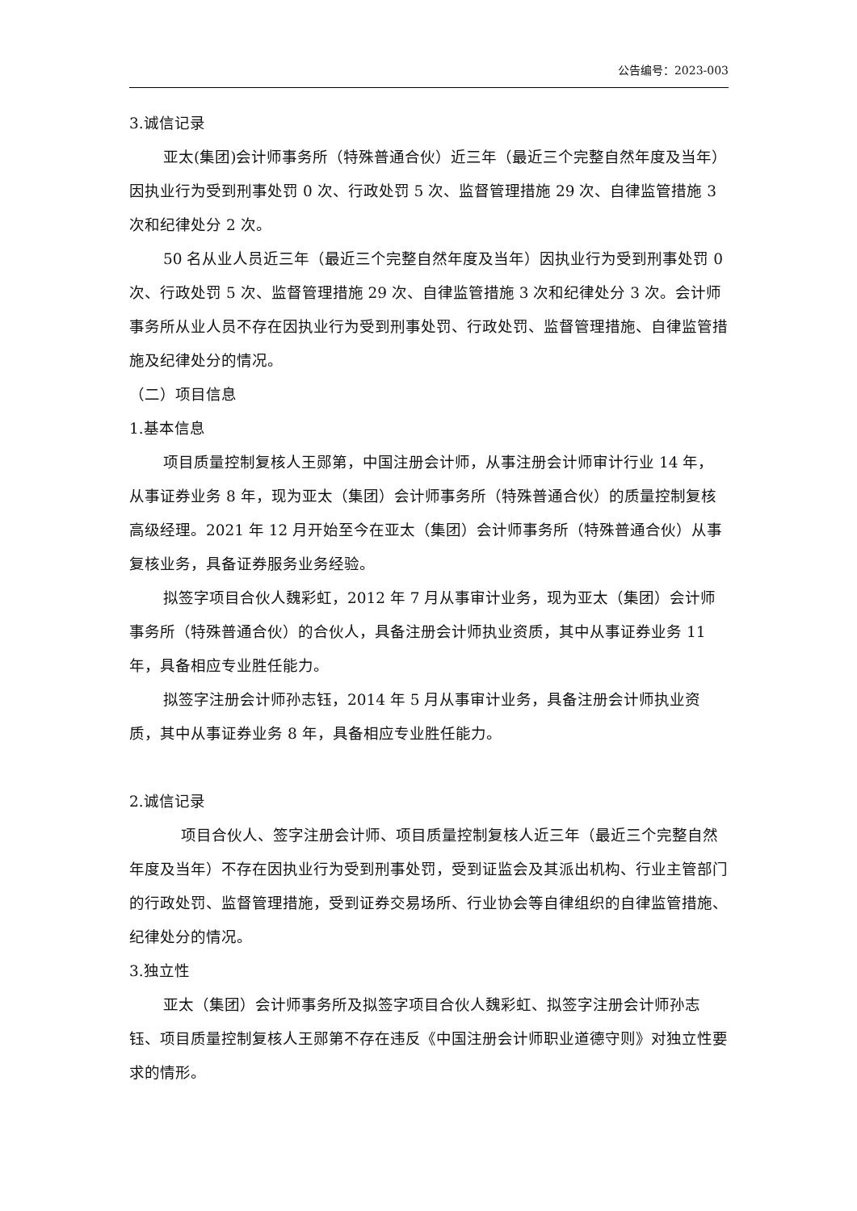公告编号：2023-003
3.诚信记录
亚太(集团)会计师事务所（特殊普通合伙）近三年（最近三个完整自然年度及当年）因执业行为受到刑事处罚 0 次、行政处罚 5 次、监督管理措施 29 次、自律监管措施 3 次和纪律处分 2 次。
50 名从业人员近三年（最近三个完整自然年度及当年）因执业行为受到刑事处罚 0 次、行政处罚 5 次、监督管理措施 29 次、自律监管措施 3 次和纪律处分 3 次。会计师事务所从业人员不存在因执业行为受到刑事处罚、行政处罚、监督管理措施、自律监管措施及纪律处分的情况。
（二）项目信息
1.基本信息
项目质量控制复核人王郧第，中国注册会计师，从事注册会计师审计行业 14 年，从事证券业务 8 年，现为亚太（集团）会计师事务所（特殊普通合伙）的质量控制复核高级经理。2021 年 12 月开始至今在亚太（集团）会计师事务所（特殊普通合伙）从事复核业务，具备证券服务业务经验。
拟签字项目合伙人魏彩虹，2012 年 7 月从事审计业务，现为亚太（集团）会计师事务所（特殊普通合伙）的合伙人，具备注册会计师执业资质，其中从事证券业务 11 年，具备相应专业胜任能力。
拟签字注册会计师孙志钰，2014 年 5 月从事审计业务，具备注册会计师执业资质，其中从事证券业务 8 年，具备相应专业胜任能力。
2.诚信记录
项目合伙人、签字注册会计师、项目质量控制复核人近三年（最近三个完整自然年度及当年）不存在因执业行为受到刑事处罚，受到证监会及其派出机构、行业主管部门的行政处罚、监督管理措施，受到证券交易场所、行业协会等自律组织的自律监管措施、纪律处分的情况。
3.独立性
亚太（集团）会计师事务所及拟签字项目合伙人魏彩虹、拟签字注册会计师孙志钰、项目质量控制复核人王郧第不存在违反《中国注册会计师职业道德守则》对独立性要求的情形。